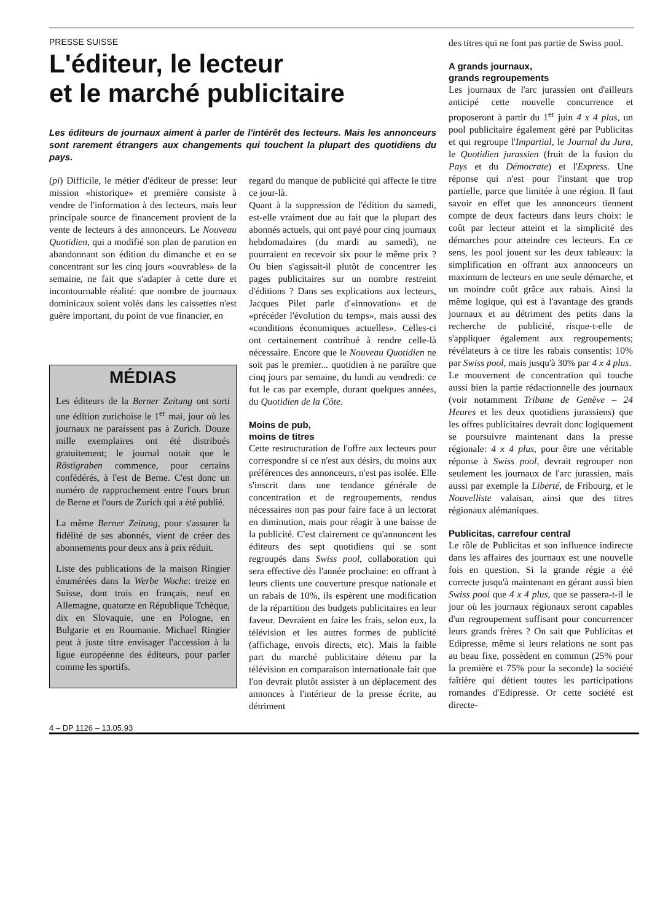PRESSE SUISSE
L'éditeur, le lecteur
et le marché publicitaire
Les éditeurs de journaux aiment à parler de l'intérêt des lecteurs. Mais les annonceurs sont rarement étrangers aux changements qui touchent la plupart des quotidiens du pays.
(pi) Difficile, le métier d'éditeur de presse: leur mission «historique» et première consiste à vendre de l'information à des lecteurs, mais leur principale source de financement provient de la vente de lecteurs à des annonceurs. Le Nouveau Quotidien, qui a modifié son plan de parution en abandonnant son édition du dimanche et en se concentrant sur les cinq jours «ouvrables» de la semaine, ne fait que s'adapter à cette dure et incontournable réalité: que nombre de journaux dominicaux soient volés dans les caissettes n'est guère important, du point de vue financier, en
MÉDIAS
Les éditeurs de la Berner Zeitung ont sorti une édition zurichoise le 1<sup>er</sup> mai, jour où les journaux ne paraissent pas à Zurich. Douze mille exemplaires ont été distribués gratuitement; le journal notait que le Röstigraben commence, pour certains confédérés, à l'est de Berne. C'est donc un numéro de rapprochement entre l'ours brun de Berne et l'ours de Zurich qui a été publié.
La même Berner Zeitung, pour s'assurer la fidélité de ses abonnés, vient de créer des abonnements pour deux ans à prix réduit.
Liste des publications de la maison Ringier énumérées dans la Werbe Woche: treize en Suisse, dont trois en français, neuf en Allemagne, quatorze en République Tchèque, dix en Slovaquie, une en Pologne, en Bulgarie et en Roumanie. Michael Ringier peut à juste titre envisager l'accession à la ligue européenne des éditeurs, pour parler comme les sportifs.
regard du manque de publicité qui affecte le titre ce jour-là.
Quant à la suppression de l'édition du samedi, est-elle vraiment due au fait que la plupart des abonnés actuels, qui ont payé pour cinq journaux hebdomadaires (du mardi au samedi), ne pourraient en recevoir six pour le même prix ? Ou bien s'agissait-il plutôt de concentrer les pages publicitaires sur un nombre restreint d'éditions ? Dans ses explications aux lecteurs, Jacques Pilet parle d'«innovation» et de «précéder l'évolution du temps», mais aussi des «conditions économiques actuelles». Celles-ci ont certainement contribué à rendre celle-là nécessaire. Encore que le Nouveau Quotidien ne soit pas le premier... quotidien à ne paraître que cinq jours par semaine, du lundi au vendredi: ce fut le cas par exemple, durant quelques années, du Quotidien de la Côte.
Moins de pub,
moins de titres
Cette restructuration de l'offre aux lecteurs pour correspondre si ce n'est aux désirs, du moins aux préférences des annonceurs, n'est pas isolée. Elle s'inscrit dans une tendance générale de concentration et de regroupements, rendus nécessaires non pas pour faire face à un lectorat en diminution, mais pour réagir à une baisse de la publicité. C'est clairement ce qu'annoncent les éditeurs des sept quotidiens qui se sont regroupés dans Swiss pool, collaboration qui sera effective dès l'année prochaine: en offrant à leurs clients une couverture presque nationale et un rabais de 10%, ils espèrent une modification de la répartition des budgets publicitaires en leur faveur. Devraient en faire les frais, selon eux, la télévision et les autres formes de publicité (affichage, envois directs, etc). Mais la faible part du marché publicitaire détenu par la télévision en comparaison internationale fait que l'on devrait plutôt assister à un déplacement des annonces à l'intérieur de la presse écrite, au détriment
des titres qui ne font pas partie de Swiss pool.
A grands journaux,
grands regroupements
Les journaux de l'arc jurassien ont d'ailleurs anticipé cette nouvelle concurrence et proposeront à partir du 1<sup>er</sup> juin 4 x 4 plus, un pool publicitaire également géré par Publicitas et qui regroupe l'Impartial, le Journal du Jura, le Quotidien jurassien (fruit de la fusion du Pays et du Démocrate) et l'Express. Une réponse qui n'est pour l'instant que trop partielle, parce que limitée à une région. Il faut savoir en effet que les annonceurs tiennent compte de deux facteurs dans leurs choix: le coût par lecteur atteint et la simplicité des démarches pour atteindre ces lecteurs. En ce sens, les pool jouent sur les deux tableaux: la simplification en offrant aux annonceurs un maximum de lecteurs en une seule démarche, et un moindre coût grâce aux rabais. Ainsi la même logique, qui est à l'avantage des grands journaux et au détriment des petits dans la recherche de publicité, risque-t-elle de s'appliquer également aux regroupements; révélateurs à ce titre les rabais consentis: 10% par Swiss pool, mais jusqu'à 30% par 4 x 4 plus.
Le mouvement de concentration qui touche aussi bien la partie rédactionnelle des journaux (voir notamment Tribune de Genève – 24 Heures et les deux quotidiens jurassiens) que les offres publicitaires devrait donc logiquement se poursuivre maintenant dans la presse régionale: 4 x 4 plus, pour être une véritable réponse à Swiss pool, devrait regrouper non seulement les journaux de l'arc jurassien, mais aussi par exemple la Liberté, de Fribourg, et le Nouvelliste valaisan, ainsi que des titres régionaux alémaniques.
Publicitas, carrefour central
Le rôle de Publicitas et son influence indirecte dans les affaires des journaux est une nouvelle fois en question. Si la grande régie a été correcte jusqu'à maintenant en gérant aussi bien Swiss pool que 4 x 4 plus, que se passera-t-il le jour où les journaux régionaux seront capables d'un regroupement suffisant pour concurrencer leurs grands frères ? On sait que Publicitas et Edipresse, même si leurs relations ne sont pas au beau fixe, possèdent en commun (25% pour la première et 75% pour la seconde) la société faîtière qui détient toutes les participations romandes d'Edipresse. Or cette société est directe-
4 – DP 1126 – 13.05.93